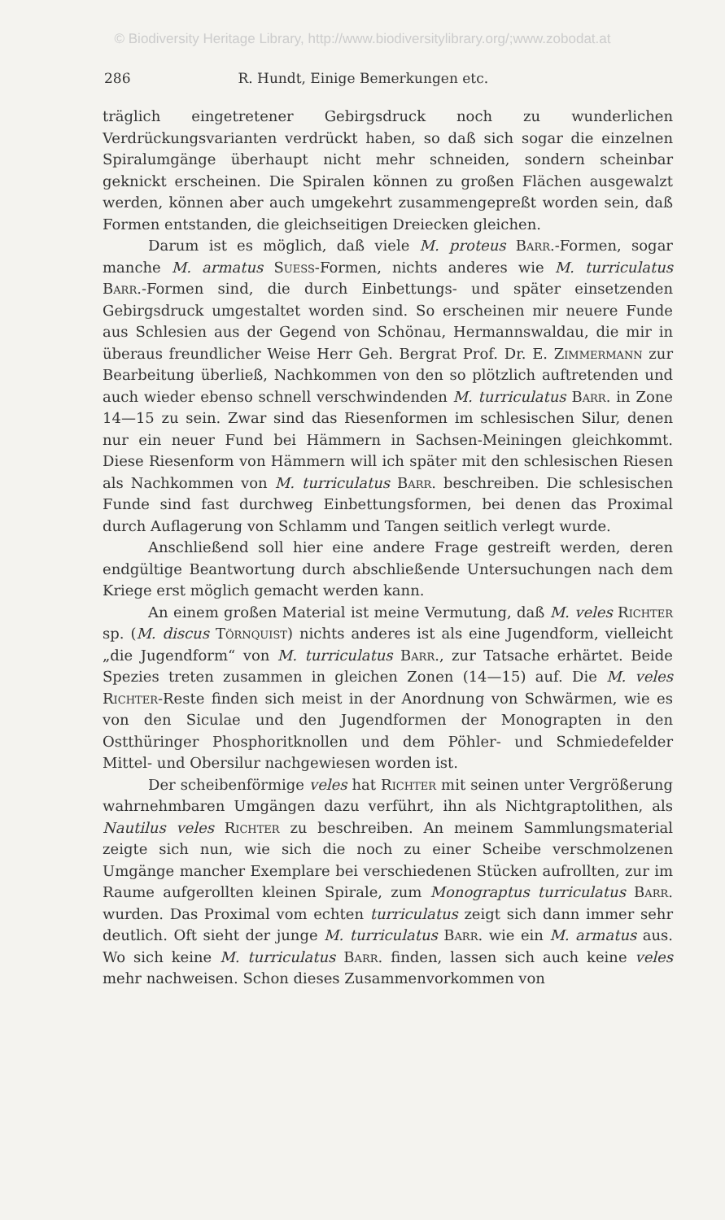© Biodiversity Heritage Library, http://www.biodiversitylibrary.org/;www.zobodat.at
286 R. Hundt, Einige Bemerkungen etc.
träglich eingetretener Gebirgsdruck noch zu wunderlichen Verdrückungsvarianten verdrückt haben, so daß sich sogar die einzelnen Spiralumgänge überhaupt nicht mehr schneiden, sondern scheinbar geknickt erscheinen. Die Spiralen können zu großen Flächen ausgewalzt werden, können aber auch umgekehrt zusammengepreßt worden sein, daß Formen entstanden, die gleichseitigen Dreiecken gleichen.
Darum ist es möglich, daß viele M. proteus Barr.-Formen, sogar manche M. armatus Suess-Formen, nichts anderes wie M. turriculatus Barr.-Formen sind, die durch Einbettungs- und später einsetzenden Gebirgsdruck umgestaltet worden sind. So erscheinen mir neuere Funde aus Schlesien aus der Gegend von Schönau, Hermannswaldau, die mir in überaus freundlicher Weise Herr Geh. Bergrat Prof. Dr. E. Zimmermann zur Bearbeitung überließ, Nachkommen von den so plötzlich auftretenden und auch wieder ebenso schnell verschwindenden M. turriculatus Barr. in Zone 14—15 zu sein. Zwar sind das Riesenformen im schlesischen Silur, denen nur ein neuer Fund bei Hämmern in Sachsen-Meiningen gleichkommt. Diese Riesenform von Hämmern will ich später mit den schlesischen Riesen als Nachkommen von M. turriculatus Barr. beschreiben. Die schlesischen Funde sind fast durchweg Einbettungsformen, bei denen das Proximal durch Auflagerung von Schlamm und Tangen seitlich verlegt wurde.
Anschließend soll hier eine andere Frage gestreift werden, deren endgültige Beantwortung durch abschließende Untersuchungen nach dem Kriege erst möglich gemacht werden kann.
An einem großen Material ist meine Vermutung, daß M. veles Richter sp. (M. discus Törnquist) nichts anderes ist als eine Jugendform, vielleicht „die Jugendform“ von M. turriculatus Barr., zur Tatsache erhärtet. Beide Spezies treten zusammen in gleichen Zonen (14—15) auf. Die M. veles Richter-Reste finden sich meist in der Anordnung von Schwärmen, wie es von den Siculae und den Jugendformen der Monograpten in den Ostthüringer Phosphoritknollen und dem Pöhler- und Schmiedefelder Mittel- und Obersilur nachgewiesen worden ist.
Der scheibenförmige veles hat Richter mit seinen unter Vergrößerung wahrnehmbaren Umgängen dazu verführt, ihn als Nichtgraptolithen, als Nautilus veles Richter zu beschreiben. An meinem Sammlungsmaterial zeigte sich nun, wie sich die noch zu einer Scheibe verschmolzenen Umgänge mancher Exemplare bei verschiedenen Stücken aufrollten, zur im Raume aufgerollten kleinen Spirale, zum Monograptus turriculatus Barr. wurden. Das Proximal vom echten turriculatus zeigt sich dann immer sehr deutlich. Oft sieht der junge M. turriculatus Barr. wie ein M. armatus aus. Wo sich keine M. turriculatus Barr. finden, lassen sich auch keine veles mehr nachweisen. Schon dieses Zusammenvorkommen von